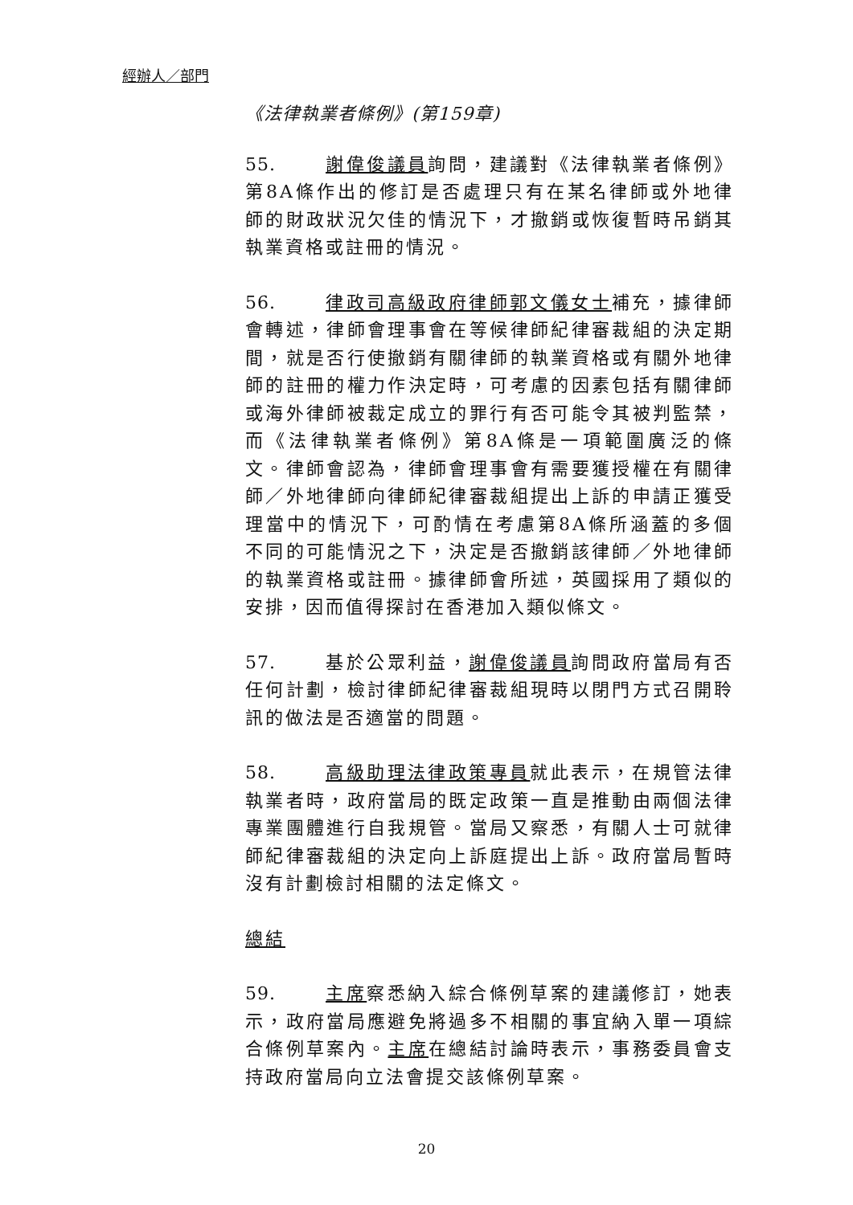經辦人／部門
《法律執業者條例》(第159章)
55. 謝偉俊議員詢問，建議對《法律執業者條例》第8A條作出的修訂是否處理只有在某名律師或外地律師的財政狀況欠佳的情況下，才撤銷或恢復暫時吊銷其執業資格或註冊的情況。
56. 律政司高級政府律師郭文儀女士補充，據律師會轉述，律師會理事會在等候律師紀律審裁組的決定期間，就是否行使撤銷有關律師的執業資格或有關外地律師的註冊的權力作決定時，可考慮的因素包括有關律師或海外律師被裁定成立的罪行有否可能令其被判監禁，而《法律執業者條例》第8A條是一項範圍廣泛的條文。律師會認為，律師會理事會有需要獲授權在有關律師／外地律師向律師紀律審裁組提出上訴的申請正獲受理當中的情況下，可酌情在考慮第8A條所涵蓋的多個不同的可能情況之下，決定是否撤銷該律師／外地律師的執業資格或註冊。據律師會所述，英國採用了類似的安排，因而值得探討在香港加入類似條文。
57. 基於公眾利益，謝偉俊議員詢問政府當局有否任何計劃，檢討律師紀律審裁組現時以閉門方式召開聆訊的做法是否適當的問題。
58. 高級助理法律政策專員就此表示，在規管法律執業者時，政府當局的既定政策一直是推動由兩個法律專業團體進行自我規管。當局又察悉，有關人士可就律師紀律審裁組的決定向上訴庭提出上訴。政府當局暫時沒有計劃檢討相關的法定條文。
總結
59. 主席察悉納入綜合條例草案的建議修訂，她表示，政府當局應避免將過多不相關的事宜納入單一項綜合條例草案內。主席在總結討論時表示，事務委員會支持政府當局向立法會提交該條例草案。
20